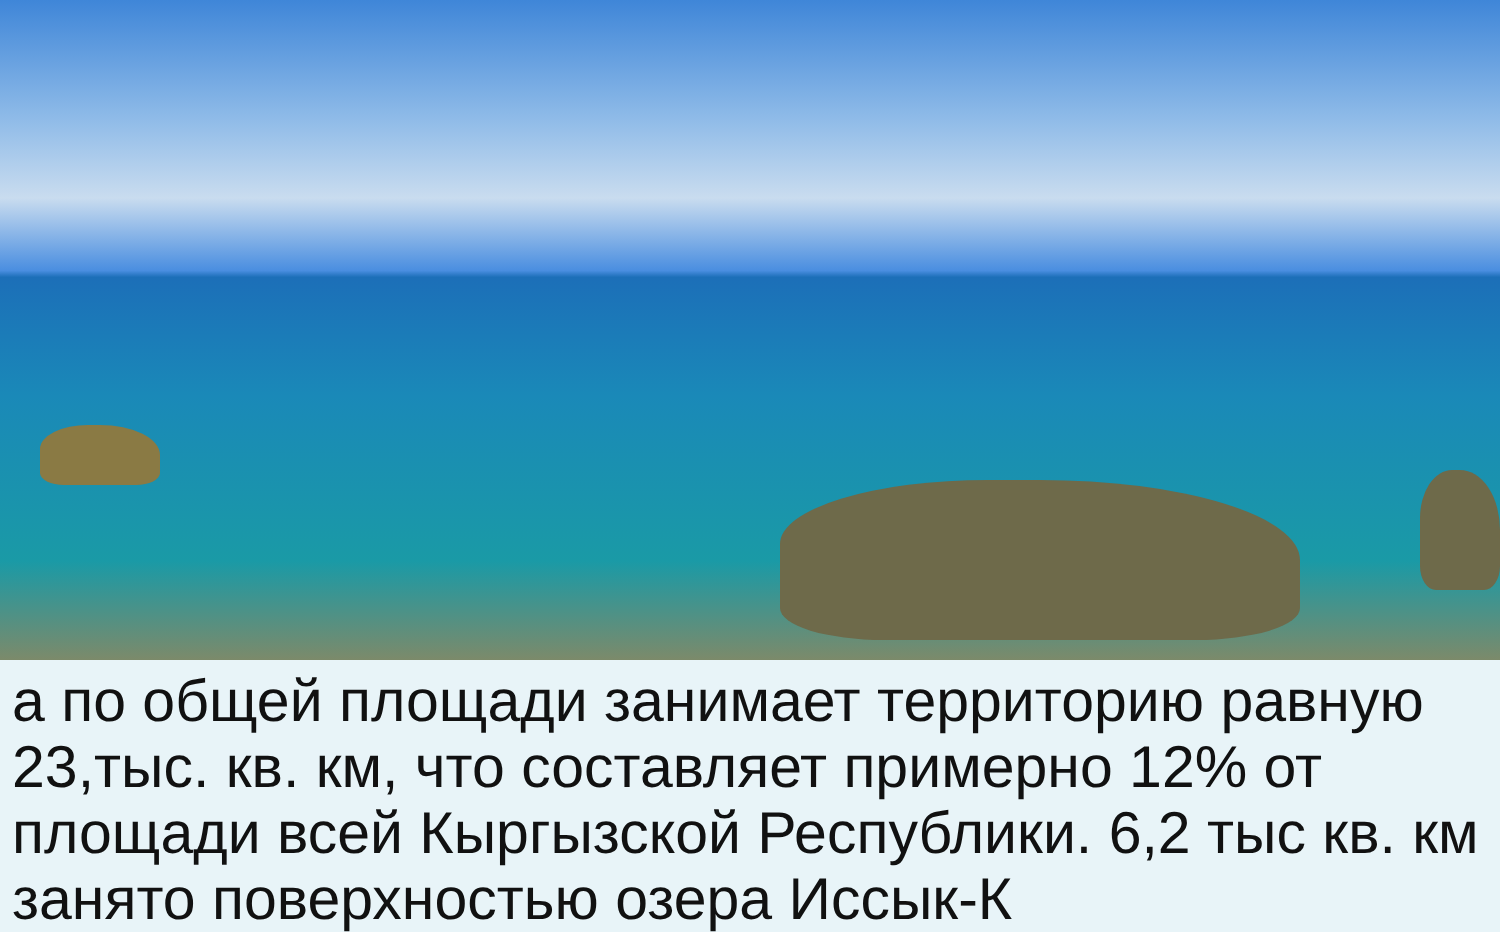а по общей площади занимает территорию равную 23,тыс. кв. км, что составляет примерно 12% от площади всей Кыргызской Республики. 6,2 тыс кв. км занято поверхностью озера Иссык-К